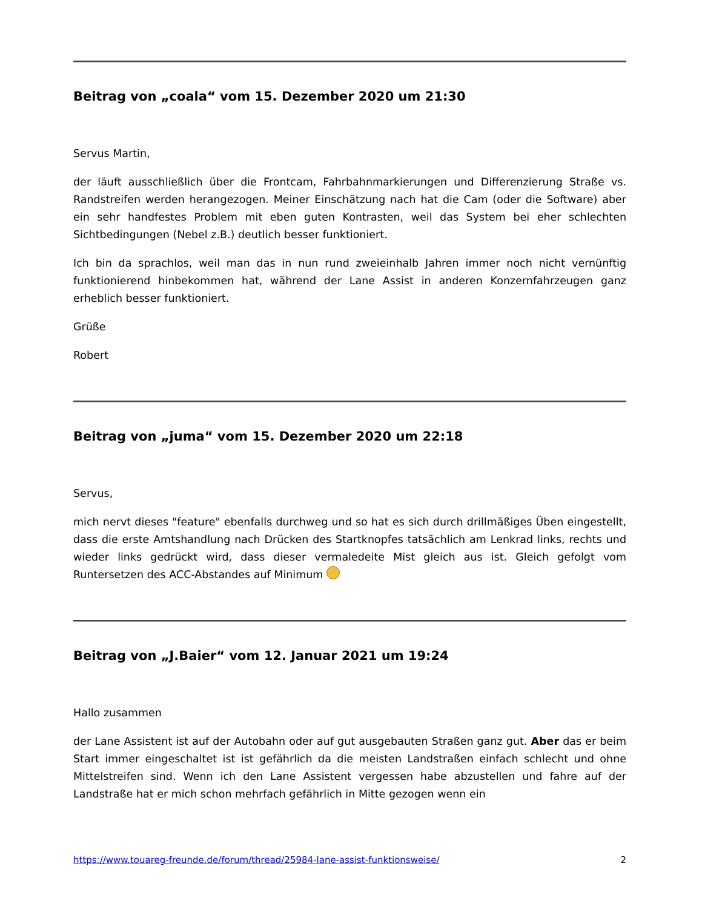Beitrag von „coala“ vom 15. Dezember 2020 um 21:30
Servus Martin,
der läuft ausschließlich über die Frontcam, Fahrbahnmarkierungen und Differenzierung Straße vs. Randstreifen werden herangezogen. Meiner Einschätzung nach hat die Cam (oder die Software) aber ein sehr handfestes Problem mit eben guten Kontrasten, weil das System bei eher schlechten Sichtbedingungen (Nebel z.B.) deutlich besser funktioniert.
Ich bin da sprachlos, weil man das in nun rund zweieinhalb Jahren immer noch nicht vernünftig funktionierend hinbekommen hat, während der Lane Assist in anderen Konzernfahrzeugen ganz erheblich besser funktioniert.
Grüße
Robert
Beitrag von „juma“ vom 15. Dezember 2020 um 22:18
Servus,
mich nervt dieses "feature" ebenfalls durchweg und so hat es sich durch drillmäßiges Üben eingestellt, dass die erste Amtshandlung nach Drücken des Startknopfes tatsächlich am Lenkrad links, rechts und wieder links gedrückt wird, dass dieser vermaledeite Mist gleich aus ist. Gleich gefolgt vom Runtersetzen des ACC-Abstandes auf Minimum
Beitrag von „J.Baier“ vom 12. Januar 2021 um 19:24
Hallo zusammen
der Lane Assistent ist auf der Autobahn oder auf gut ausgebauten Straßen ganz gut. Aber das er beim Start immer eingeschaltet ist ist gefährlich da die meisten Landstraßen einfach schlecht und ohne Mittelstreifen sind. Wenn ich den Lane Assistent vergessen habe abzustellen und fahre auf der Landstraße hat er mich schon mehrfach gefährlich in Mitte gezogen wenn ein
https://www.touareg-freunde.de/forum/thread/25984-lane-assist-funktionsweise/ 2